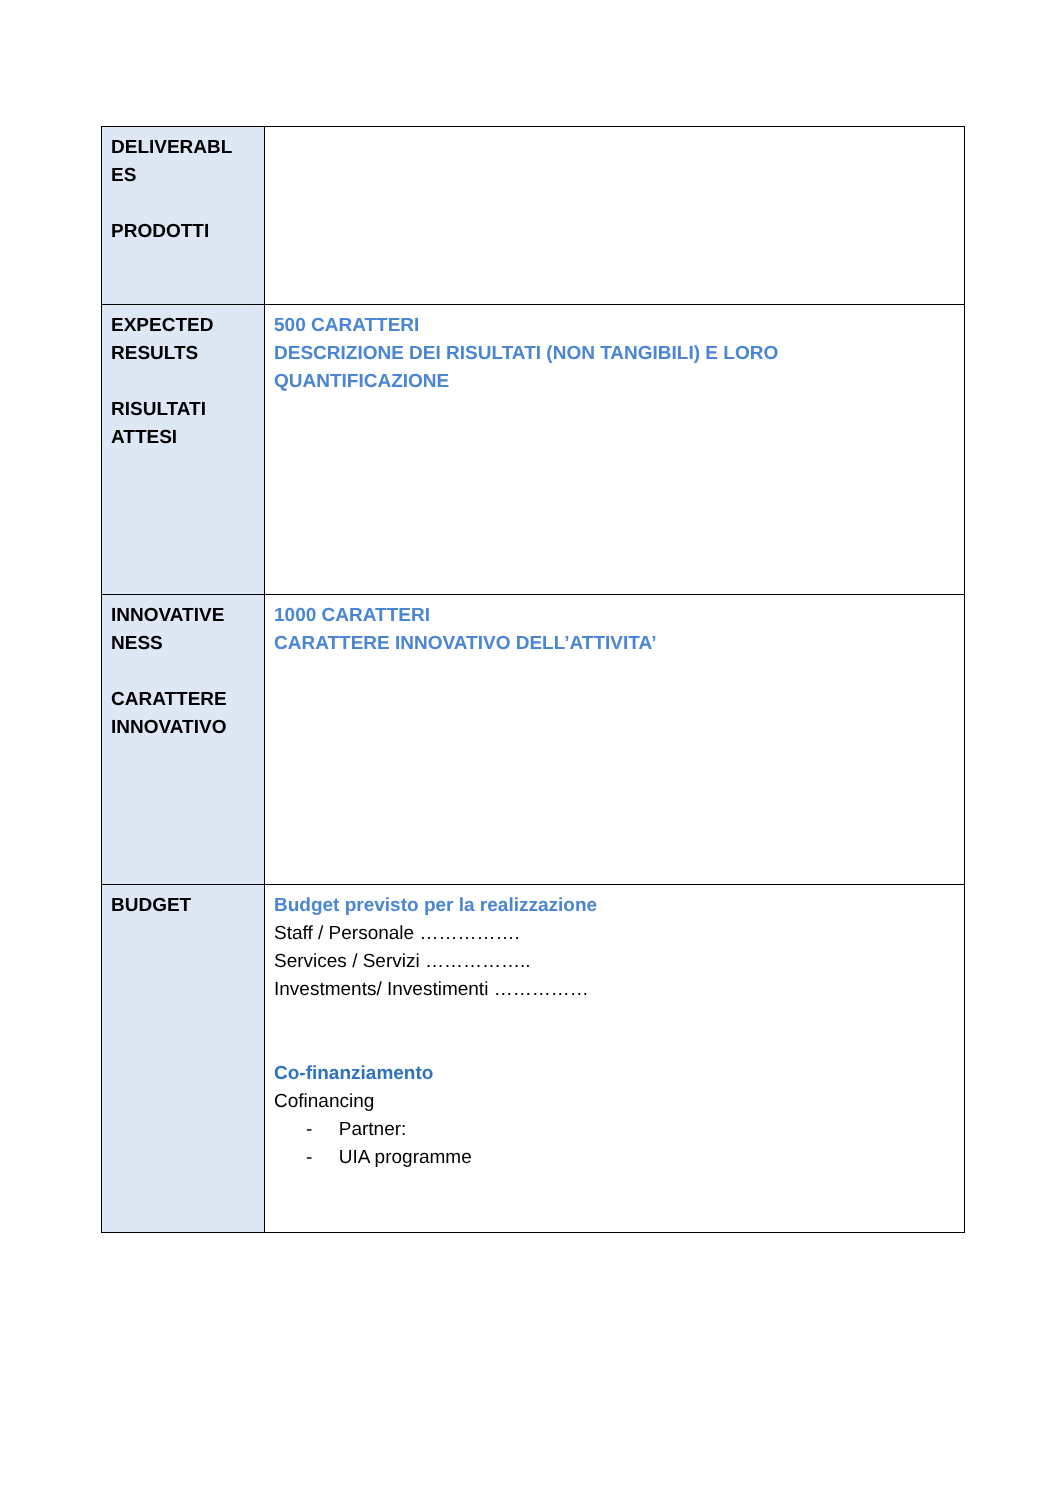| DELIVERABL ES PRODOTTI | |
| EXPECTED RESULTS RISULTATI ATTESI | 500 CARATTERI DESCRIZIONE DEI RISULTATI (NON TANGIBILI) E LORO QUANTIFICAZIONE |
| INNOVATIVE NESS CARATTERE INNOVATIVO | 1000 CARATTERI CARATTERE INNOVATIVO DELL’ATTIVITA’ |
| BUDGET | Budget previsto per la realizzazione Staff / Personale ……………. Services / Servizi …………….. Investments/ Investimenti …………… Co-finanziamento Cofinancing - Partner: - UIA programme |